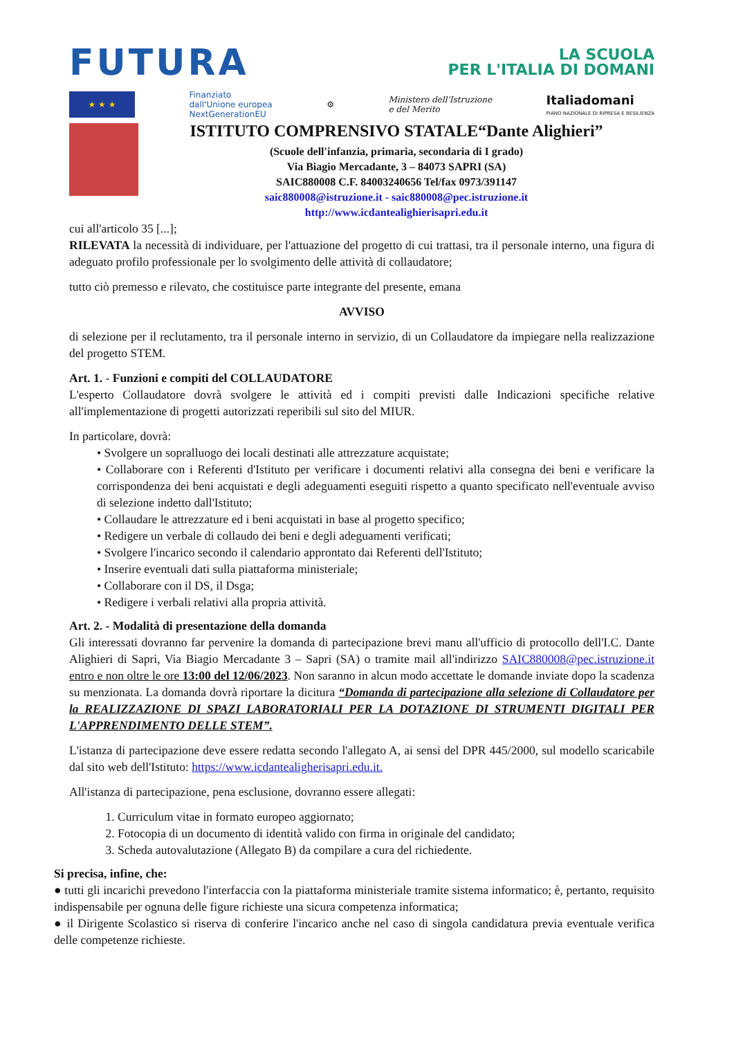FUTURA
LA SCUOLA
PER L'ITALIA DI DOMANI
★ ★ ★
Finanziato
dall'Unione europea
NextGenerationEU
⚙
Ministero dell'Istruzione
e del Merito
Italiadomani
PIANO NAZIONALE DI RIPRESA E RESILIENZA
ISTITUTO COMPRENSIVO STATALE“Dante Alighieri”
(Scuole dell'infanzia, primaria, secondaria di I grado)
Via Biagio Mercadante, 3 – 84073 SAPRI (SA)
SAIC880008 C.F. 84003240656 Tel/fax 0973/391147
saic880008@istruzione.it - saic880008@pec.istruzione.it
http://www.icdantealighierisapri.edu.it
cui all'articolo 35 [...];
RILEVATA la necessità di individuare, per l'attuazione del progetto di cui trattasi, tra il personale interno, una figura di adeguato profilo professionale per lo svolgimento delle attività di collaudatore;
tutto ciò premesso e rilevato, che costituisce parte integrante del presente, emana
AVVISO
di selezione per il reclutamento, tra il personale interno in servizio, di un Collaudatore da impiegare nella realizzazione del progetto STEM.
Art. 1. - Funzioni e compiti del COLLAUDATORE
L'esperto Collaudatore dovrà svolgere le attività ed i compiti previsti dalle Indicazioni specifiche relative all'implementazione di progetti autorizzati reperibili sul sito del MIUR.
In particolare, dovrà:
• Svolgere un sopralluogo dei locali destinati alle attrezzature acquistate;
• Collaborare con i Referenti d'Istituto per verificare i documenti relativi alla consegna dei beni e verificare la corrispondenza dei beni acquistati e degli adeguamenti eseguiti rispetto a quanto specificato nell'eventuale avviso di selezione indetto dall'Istituto;
• Collaudare le attrezzature ed i beni acquistati in base al progetto specifico;
• Redigere un verbale di collaudo dei beni e degli adeguamenti verificati;
• Svolgere l'incarico secondo il calendario approntato dai Referenti dell'Istituto;
• Inserire eventuali dati sulla piattaforma ministeriale;
• Collaborare con il DS, il Dsga;
• Redigere i verbali relativi alla propria attività.
Art. 2. - Modalità di presentazione della domanda
Gli interessati dovranno far pervenire la domanda di partecipazione brevi manu all'ufficio di protocollo dell'I.C. Dante Alighieri di Sapri, Via Biagio Mercadante 3 – Sapri (SA) o tramite mail all'indirizzo SAIC880008@pec.istruzione.it entro e non oltre le ore 13:00 del 12/06/2023. Non saranno in alcun modo accettate le domande inviate dopo la scadenza su menzionata. La domanda dovrà riportare la dicitura “Domanda di partecipazione alla selezione di Collaudatore per la REALIZZAZIONE DI SPAZI LABORATORIALI PER LA DOTAZIONE DI STRUMENTI DIGITALI PER L'APPRENDIMENTO DELLE STEM”.
L'istanza di partecipazione deve essere redatta secondo l'allegato A, ai sensi del DPR 445/2000, sul modello scaricabile dal sito web dell'Istituto: https://www.icdantealigherisapri.edu.it.
All'istanza di partecipazione, pena esclusione, dovranno essere allegati:
1. Curriculum vitae in formato europeo aggiornato;
2. Fotocopia di un documento di identità valido con firma in originale del candidato;
3. Scheda autovalutazione (Allegato B) da compilare a cura del richiedente.
Si precisa, infine, che:
● tutti gli incarichi prevedono l'interfaccia con la piattaforma ministeriale tramite sistema informatico; è, pertanto, requisito indispensabile per ognuna delle figure richieste una sicura competenza informatica;
● il Dirigente Scolastico si riserva di conferire l'incarico anche nel caso di singola candidatura previa eventuale verifica delle competenze richieste.